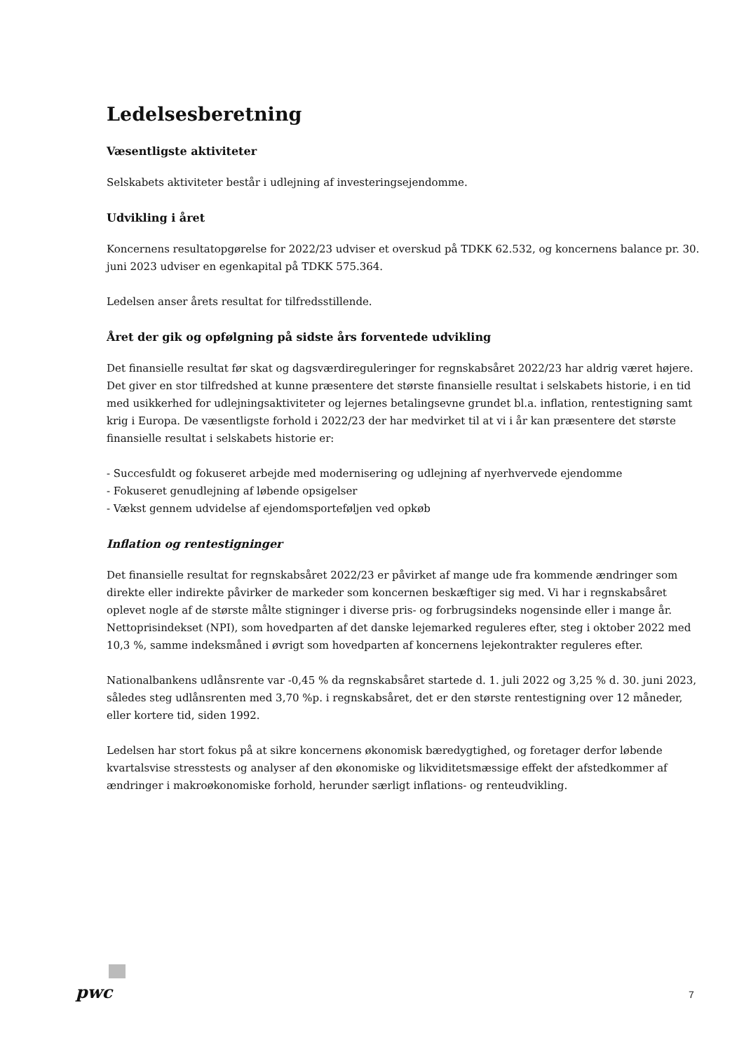Ledelsesberetning
Væsentligste aktiviteter
Selskabets aktiviteter består i udlejning af investeringsejendomme.
Udvikling i året
Koncernens resultatopgørelse for 2022/23 udviser et overskud på TDKK 62.532, og koncernens balance pr. 30. juni 2023 udviser en egenkapital på TDKK 575.364.
Ledelsen anser årets resultat for tilfredsstillende.
Året der gik og opfølgning på sidste års forventede udvikling
Det finansielle resultat før skat og dagsværdireguleringer for regnskabsåret 2022/23 har aldrig været højere. Det giver en stor tilfredshed at kunne præsentere det største finansielle resultat i selskabets historie, i en tid med usikkerhed for udlejningsaktiviteter og lejernes betalingsevne grundet bl.a. inflation, rentestigning samt krig i Europa. De væsentligste forhold i 2022/23 der har medvirket til at vi i år kan præsentere det største finansielle resultat i selskabets historie er:
- Succesfuldt og fokuseret arbejde med modernisering og udlejning af nyerhvervede ejendomme
- Fokuseret genudlejning af løbende opsigelser
- Vækst gennem udvidelse af ejendomsporteføljen ved opkøb
Inflation og rentestigninger
Det finansielle resultat for regnskabsåret 2022/23 er påvirket af mange ude fra kommende ændringer som direkte eller indirekte påvirker de markeder som koncernen beskæftiger sig med. Vi har i regnskabsåret oplevet nogle af de største målte stigninger i diverse pris- og forbrugsindeks nogensinde eller i mange år. Nettoprisindekset (NPI), som hovedparten af det danske lejemarked reguleres efter, steg i oktober 2022 med 10,3 %, samme indeksmåned i øvrigt som hovedparten af koncernens lejekontrakter reguleres efter.
Nationalbankens udlånsrente var -0,45 % da regnskabsåret startede d. 1. juli 2022 og 3,25 % d. 30. juni 2023, således steg udlånsrenten med 3,70 %p. i regnskabsåret, det er den største rentestigning over 12 måneder, eller kortere tid, siden 1992.
Ledelsen har stort fokus på at sikre koncernens økonomisk bæredygtighed, og foretager derfor løbende kvartalsvise stresstests og analyser af den økonomiske og likviditetsmæssige effekt der afstedkommer af ændringer i makroøkonomiske forhold, herunder særligt inflations- og renteudvikling.
pwc 7